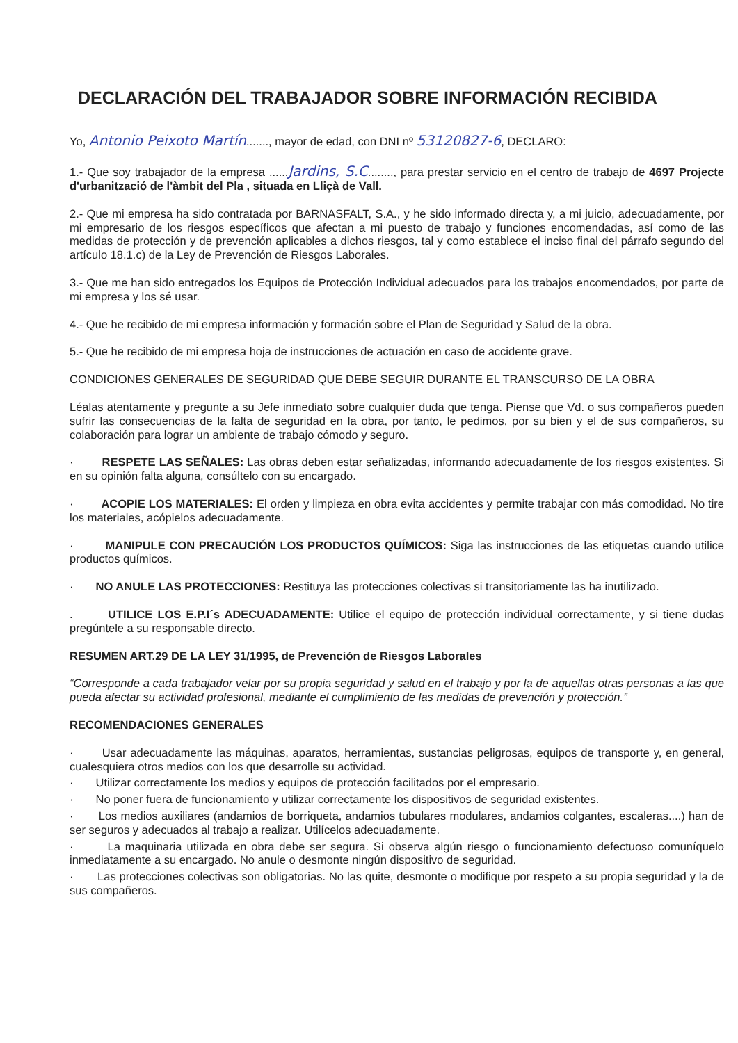DECLARACIÓN DEL TRABAJADOR SOBRE INFORMACIÓN RECIBIDA
Yo, Antonio Peixoto Martín......., mayor de edad, con DNI nº 53120827-6, DECLARO:
1.- Que soy trabajador de la empresa ......Jardins, S.C........, para prestar servicio en el centro de trabajo de 4697 Projecte d'urbanització de l'àmbit del Pla , situada en Lliçà de Vall.
2.- Que mi empresa ha sido contratada por BARNASFALT, S.A., y he sido informado directa y, a mi juicio, adecuadamente, por mi empresario de los riesgos específicos que afectan a mi puesto de trabajo y funciones encomendadas, así como de las medidas de protección y de prevención aplicables a dichos riesgos, tal y como establece el inciso final del párrafo segundo del artículo 18.1.c) de la Ley de Prevención de Riesgos Laborales.
3.- Que me han sido entregados los Equipos de Protección Individual adecuados para los trabajos encomendados, por parte de mi empresa y los sé usar.
4.- Que he recibido de mi empresa información y formación sobre el Plan de Seguridad y Salud de la obra.
5.- Que he recibido de mi empresa hoja de instrucciones de actuación en caso de accidente grave.
CONDICIONES GENERALES DE SEGURIDAD QUE DEBE SEGUIR DURANTE EL TRANSCURSO DE LA OBRA
Léalas atentamente y pregunte a su Jefe inmediato sobre cualquier duda que tenga. Piense que Vd. o sus compañeros pueden sufrir las consecuencias de la falta de seguridad en la obra, por tanto, le pedimos, por su bien y el de sus compañeros, su colaboración para lograr un ambiente de trabajo cómodo y seguro.
· RESPETE LAS SEÑALES: Las obras deben estar señalizadas, informando adecuadamente de los riesgos existentes. Si en su opinión falta alguna, consúltelo con su encargado.
· ACOPIE LOS MATERIALES: El orden y limpieza en obra evita accidentes y permite trabajar con más comodidad. No tire los materiales, acópielos adecuadamente.
· MANIPULE CON PRECAUCIÓN LOS PRODUCTOS QUÍMICOS: Siga las instrucciones de las etiquetas cuando utilice productos químicos.
· NO ANULE LAS PROTECCIONES: Restituya las protecciones colectivas si transitoriamente las ha inutilizado.
. UTILICE LOS E.P.I´s ADECUADAMENTE: Utilice el equipo de protección individual correctamente, y si tiene dudas pregúntele a su responsable directo.
RESUMEN ART.29 DE LA LEY 31/1995, de Prevención de Riesgos Laborales
“Corresponde a cada trabajador velar por su propia seguridad y salud en el trabajo y por la de aquellas otras personas a las que pueda afectar su actividad profesional, mediante el cumplimiento de las medidas de prevención y protección.”
RECOMENDACIONES GENERALES
· Usar adecuadamente las máquinas, aparatos, herramientas, sustancias peligrosas, equipos de transporte y, en general, cualesquiera otros medios con los que desarrolle su actividad.
· Utilizar correctamente los medios y equipos de protección facilitados por el empresario.
· No poner fuera de funcionamiento y utilizar correctamente los dispositivos de seguridad existentes.
· Los medios auxiliares (andamios de borriqueta, andamios tubulares modulares, andamios colgantes, escaleras....) han de ser seguros y adecuados al trabajo a realizar. Utilícelos adecuadamente.
· La maquinaria utilizada en obra debe ser segura. Si observa algún riesgo o funcionamiento defectuoso comuníquelo inmediatamente a su encargado. No anule o desmonte ningún dispositivo de seguridad.
· Las protecciones colectivas son obligatorias. No las quite, desmonte o modifique por respeto a su propia seguridad y la de sus compañeros.